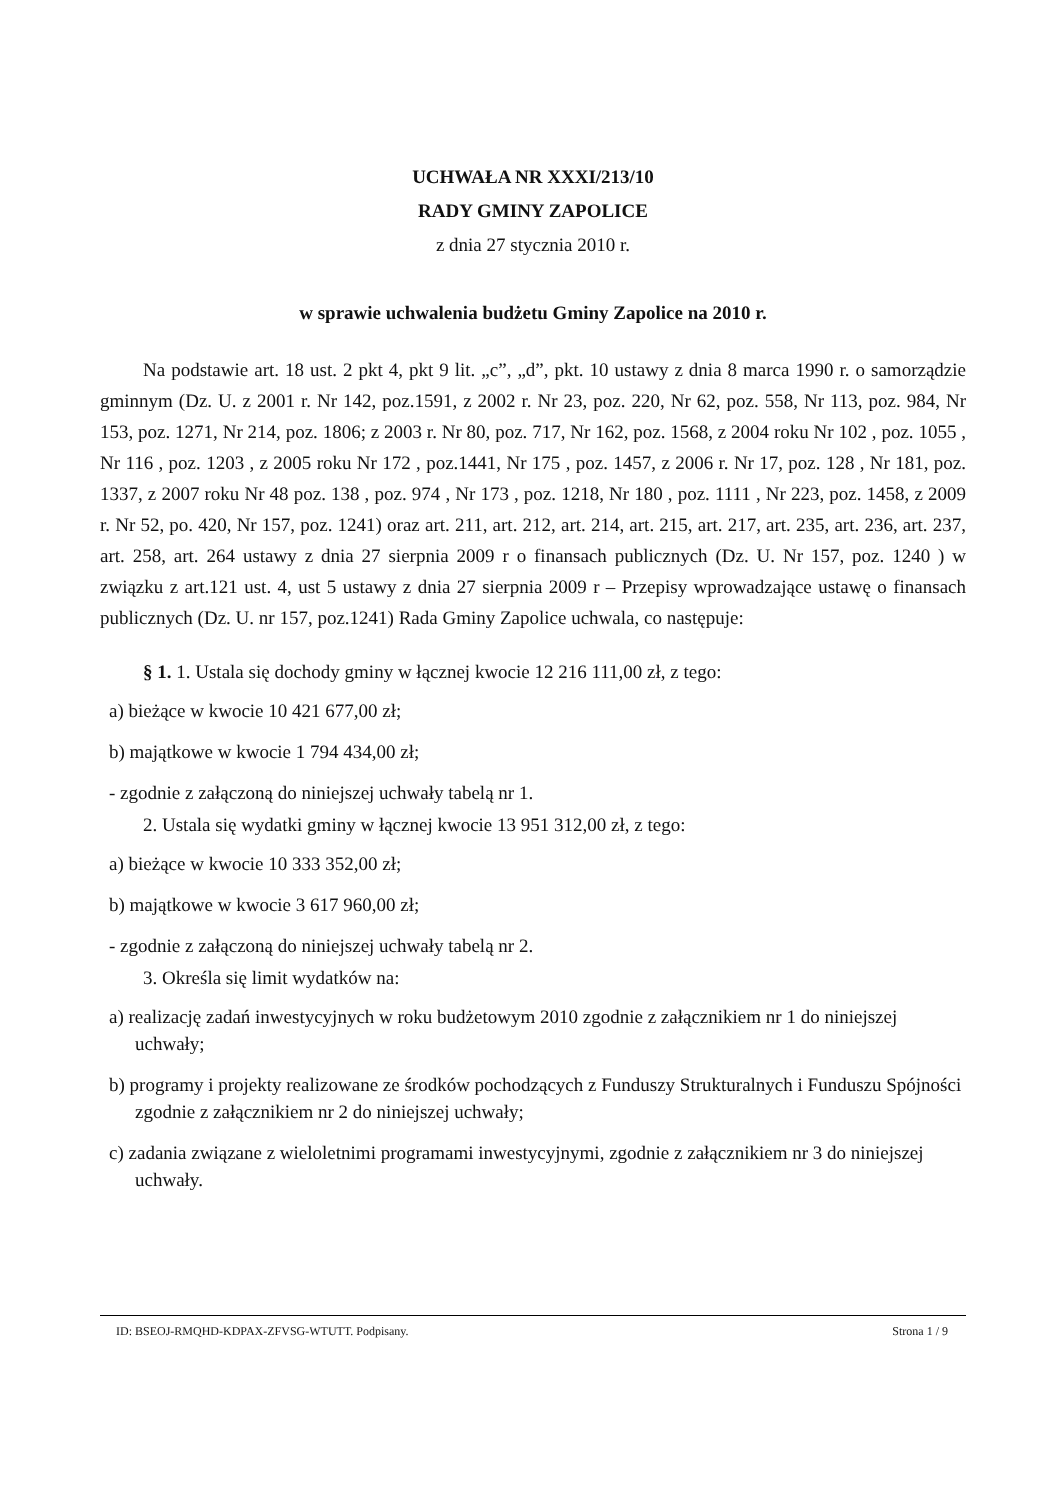UCHWAŁA NR XXXI/213/10
RADY GMINY ZAPOLICE
z dnia 27 stycznia 2010 r.
w sprawie uchwalenia budżetu Gminy Zapolice na 2010 r.
Na podstawie art. 18 ust. 2 pkt 4, pkt 9 lit. „c”, „d”, pkt. 10 ustawy z dnia 8 marca 1990 r. o samorządzie gminnym (Dz. U. z 2001 r. Nr 142, poz.1591, z 2002 r. Nr 23, poz. 220, Nr 62, poz. 558, Nr 113, poz. 984, Nr 153, poz. 1271, Nr 214, poz. 1806; z 2003 r. Nr 80, poz. 717, Nr 162, poz. 1568, z 2004 roku Nr 102 , poz. 1055 , Nr 116 , poz. 1203 , z 2005 roku Nr 172 , poz.1441, Nr 175 , poz. 1457, z 2006 r. Nr 17, poz. 128 , Nr 181, poz. 1337, z 2007 roku Nr 48 poz. 138 , poz. 974 , Nr 173 , poz. 1218, Nr 180 , poz. 1111 , Nr 223, poz. 1458, z 2009 r. Nr 52, po. 420, Nr 157, poz. 1241) oraz art. 211, art. 212, art. 214, art. 215, art. 217, art. 235, art. 236, art. 237, art. 258, art. 264 ustawy z dnia 27 sierpnia 2009 r o finansach publicznych (Dz. U. Nr 157, poz. 1240 ) w związku z art.121 ust. 4, ust 5 ustawy z dnia 27 sierpnia 2009 r – Przepisy wprowadzające ustawę o finansach publicznych (Dz. U. nr 157, poz.1241) Rada Gminy Zapolice uchwala, co następuje:
§ 1. 1. Ustala się dochody gminy w łącznej kwocie 12 216 111,00 zł, z tego:
a) bieżące w kwocie 10 421 677,00 zł;
b) majątkowe w kwocie 1 794 434,00 zł;
- zgodnie z załączoną do niniejszej uchwały tabelą nr 1.
2. Ustala się wydatki gminy w łącznej kwocie 13 951 312,00 zł, z tego:
a) bieżące w kwocie 10 333 352,00 zł;
b) majątkowe w kwocie 3 617 960,00 zł;
- zgodnie z załączoną do niniejszej uchwały tabelą nr 2.
3. Określa się limit wydatków na:
a) realizację zadań inwestycyjnych w roku budżetowym 2010 zgodnie z załącznikiem nr 1 do niniejszej uchwały;
b) programy i projekty realizowane ze środków pochodzących z Funduszy Strukturalnych i Funduszu Spójności zgodnie z załącznikiem nr 2 do niniejszej uchwały;
c) zadania związane z wieloletnimi programami inwestycyjnymi, zgodnie z załącznikiem nr 3 do niniejszej uchwały.
ID: BSEOJ-RMQHD-KDPAX-ZFVSG-WTUTT. Podpisany. Strona 1 / 9